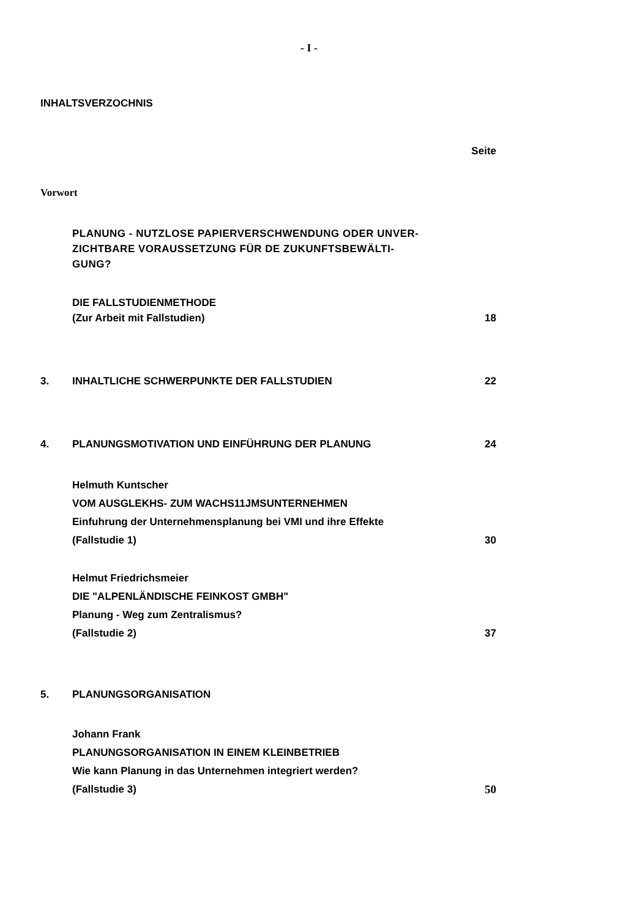- I -
INHALTSVERZOCHNIS
Seite
Vorwort
PLANUNG - NUTZLOSE PAPIERVERSCHWENDUNG ODER UNVER-
ZICHTBARE VORAUSSETZUNG FÜR DE ZUKUNFTSBEWÄLTI-
GUNG?
DIE FALLSTUDIENMETHODE
(Zur Arbeit mit Fallstudien)
18
3. INHALTLICHE SCHWERPUNKTE DER FALLSTUDIEN
22
4. PLANUNGSMOTIVATION UND EINFÜHRUNG DER PLANUNG
24
Helmuth Kuntscher
VOM AUSGLEKHS- ZUM WACHS11JMSUNTERNEHMEN
Einfuhrung der Unternehmensplanung bei VMI und ihre Effekte
(Fallstudie 1)
30
Helmut Friedrichsmeier
DIE "ALPENLÄNDISCHE FEINKOST GMBH"
Planung - Weg zum Zentralismus?
(Fallstudie 2)
37
5. PLANUNGSORGANISATION
Johann Frank
PLANUNGSORGANISATION IN EINEM KLEINBETRIEB
Wie kann Planung in das Unternehmen integriert werden?
(Fallstudie 3)
50